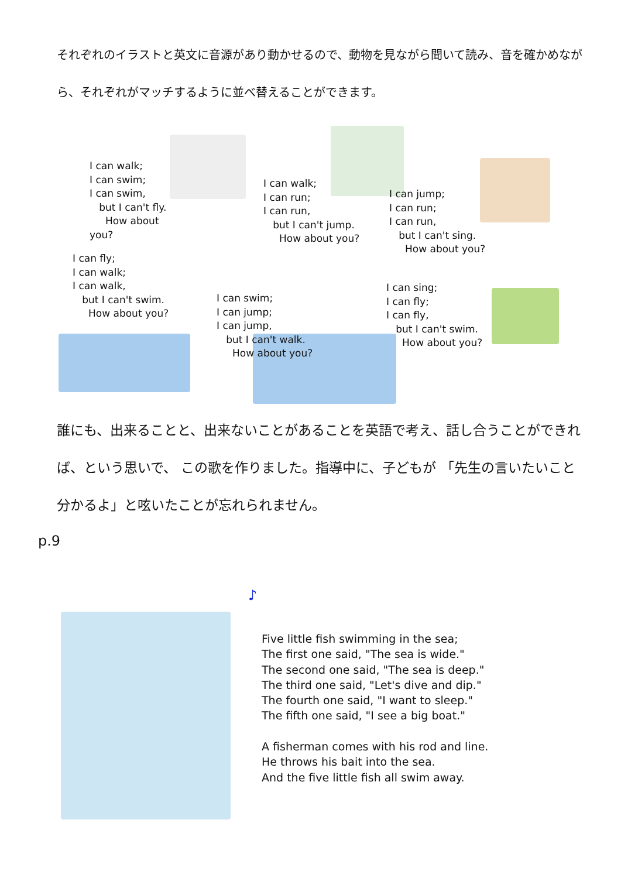それぞれのイラストと英文に音源があり動かせるので、動物を見ながら聞いて読み、音を確かめながら、それぞれがマッチするように並べ替えることができます。
I can walk; I can swim; I can swim, but I can't fly. How about you?
I can walk; I can run; I can run, but I can't jump. How about you?
I can jump; I can run; I can run, but I can't sing. How about you?
I can fly; I can walk; I can walk, but I can't swim. How about you?
I can swim; I can jump; I can jump, but I can't walk. How about you?
I can sing; I can fly; I can fly, but I can't swim. How about you?
誰にも、出来ることと、出来ないことがあることを英語で考え、話し合うことができれば、という思いで、 この歌を作りました。指導中に、子どもが 「先生の言いたいこと分かるよ」と呟いたことが忘れられません。
p.9
♪
Five little fish swimming in the sea; The first one said, "The sea is wide." The second one said, "The sea is deep." The third one said, "Let's dive and dip." The fourth one said, "I want to sleep." The fifth one said, "I see a big boat." A fisherman comes with his rod and line. He throws his bait into the sea. And the five little fish all swim away.